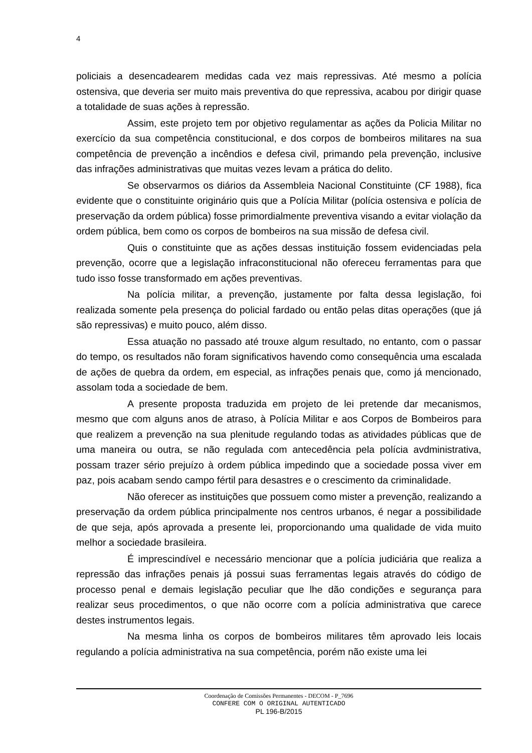4
policiais a desencadearem medidas cada vez mais repressivas. Até mesmo a polícia ostensiva, que deveria ser muito mais preventiva do que repressiva, acabou por dirigir quase a totalidade de suas ações à repressão.
Assim, este projeto tem por objetivo regulamentar as ações da Policia Militar no exercício da sua competência constitucional, e dos corpos de bombeiros militares na sua competência de prevenção a incêndios e defesa civil, primando pela prevenção, inclusive das infrações administrativas que muitas vezes levam a prática do delito.
Se observarmos os diários da Assembleia Nacional Constituinte (CF 1988), fica evidente que o constituinte originário quis que a Polícia Militar (polícia ostensiva e polícia de preservação da ordem pública) fosse primordialmente preventiva visando a evitar violação da ordem pública, bem como os corpos de bombeiros na sua missão de defesa civil.
Quis o constituinte que as ações dessas instituição fossem evidenciadas pela prevenção, ocorre que a legislação infraconstitucional não ofereceu ferramentas para que tudo isso fosse transformado em ações preventivas.
Na polícia militar, a prevenção, justamente por falta dessa legislação, foi realizada somente pela presença do policial fardado ou então pelas ditas operações (que já são repressivas) e muito pouco, além disso.
Essa atuação no passado até trouxe algum resultado, no entanto, com o passar do tempo, os resultados não foram significativos havendo como consequência uma escalada de ações de quebra da ordem, em especial, as infrações penais que, como já mencionado, assolam toda a sociedade de bem.
A presente proposta traduzida em projeto de lei pretende dar mecanismos, mesmo que com alguns anos de atraso, à Polícia Militar e aos Corpos de Bombeiros para que realizem a prevenção na sua plenitude regulando todas as atividades públicas que de uma maneira ou outra, se não regulada com antecedência pela polícia avdministrativa, possam trazer sério prejuízo à ordem pública impedindo que a sociedade possa viver em paz, pois acabam sendo campo fértil para desastres e o crescimento da criminalidade.
Não oferecer as instituições que possuem como mister a prevenção, realizando a preservação da ordem pública principalmente nos centros urbanos, é negar a possibilidade de que seja, após aprovada a presente lei, proporcionando uma qualidade de vida muito melhor a sociedade brasileira.
É imprescindível e necessário mencionar que a polícia judiciária que realiza a repressão das infrações penais já possui suas ferramentas legais através do código de processo penal e demais legislação peculiar que lhe dão condições e segurança para realizar seus procedimentos, o que não ocorre com a polícia administrativa que carece destes instrumentos legais.
Na mesma linha os corpos de bombeiros militares têm aprovado leis locais regulando a polícia administrativa na sua competência, porém não existe uma lei
Coordenação de Comissões Permanentes - DECOM - P_7696
CONFERE COM O ORIGINAL AUTENTICADO
PL 196-B/2015